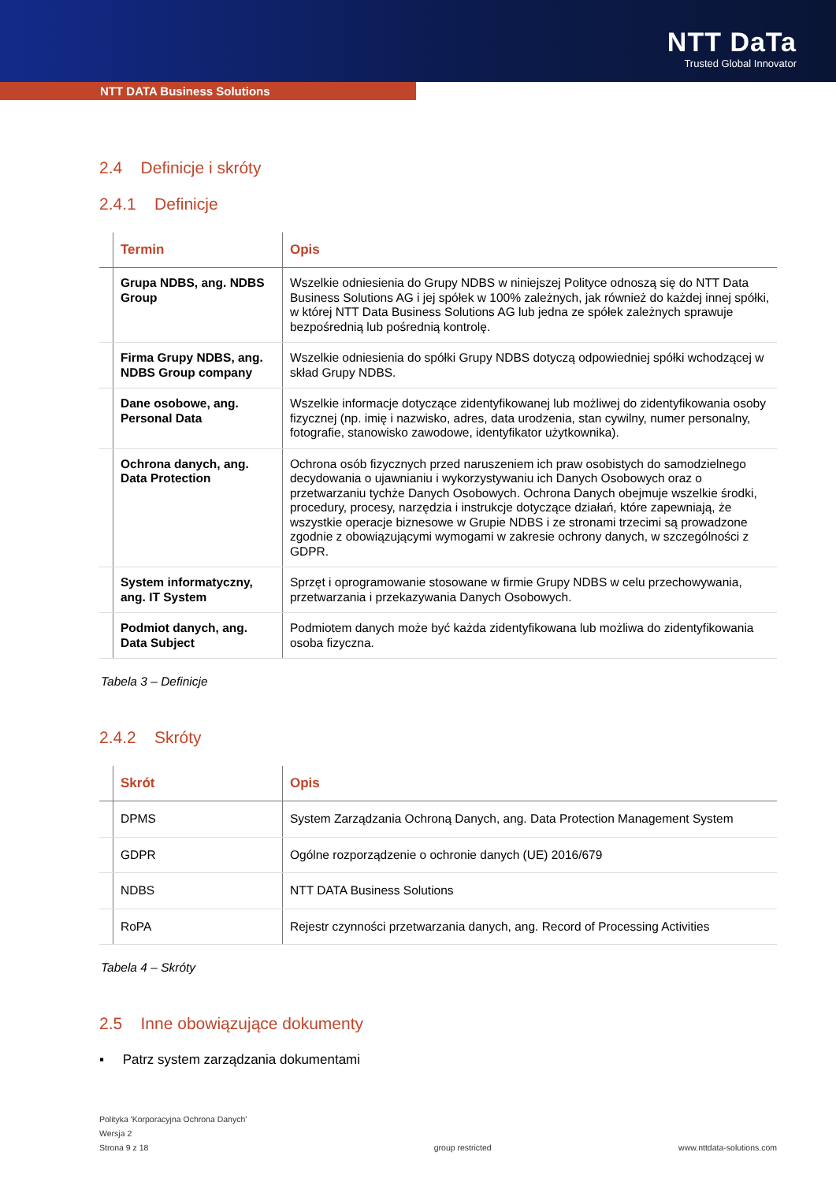NTT DaTa
Trusted Global Innovator
NTT DATA Business Solutions
2.4 Definicje i skróty
2.4.1 Definicje
| | Termin | Opis |
| --- | --- | --- |
| | Grupa NDBS, ang. NDBS Group | Wszelkie odniesienia do Grupy NDBS w niniejszej Polityce odnoszą się do NTT Data Business Solutions AG i jej spółek w 100% zależnych, jak również do każdej innej spółki, w której NTT Data Business Solutions AG lub jedna ze spółek zależnych sprawuje bezpośrednią lub pośrednią kontrolę. |
| | Firma Grupy NDBS, ang. NDBS Group company | Wszelkie odniesienia do spółki Grupy NDBS dotyczą odpowiedniej spółki wchodzącej w skład Grupy NDBS. |
| | Dane osobowe, ang. Personal Data | Wszelkie informacje dotyczące zidentyfikowanej lub możliwej do zidentyfikowania osoby fizycznej (np. imię i nazwisko, adres, data urodzenia, stan cywilny, numer personalny, fotografie, stanowisko zawodowe, identyfikator użytkownika). |
| | Ochrona danych, ang. Data Protection | Ochrona osób fizycznych przed naruszeniem ich praw osobistych do samodzielnego decydowania o ujawnianiu i wykorzystywaniu ich Danych Osobowych oraz o przetwarzaniu tychże Danych Osobowych. Ochrona Danych obejmuje wszelkie środki, procedury, procesy, narzędzia i instrukcje dotyczące działań, które zapewniają, że wszystkie operacje biznesowe w Grupie NDBS i ze stronami trzecimi są prowadzone zgodnie z obowiązującymi wymogami w zakresie ochrony danych, w szczególności z GDPR. |
| | System informatyczny, ang. IT System | Sprzęt i oprogramowanie stosowane w firmie Grupy NDBS w celu przechowywania, przetwarzania i przekazywania Danych Osobowych. |
| | Podmiot danych, ang. Data Subject | Podmiotem danych może być każda zidentyfikowana lub możliwa do zidentyfikowania osoba fizyczna. |
Tabela 3 – Definicje
2.4.2 Skróty
| | Skrót | Opis |
| --- | --- | --- |
| | DPMS | System Zarządzania Ochroną Danych, ang. Data Protection Management System |
| | GDPR | Ogólne rozporządzenie o ochronie danych (UE) 2016/679 |
| | NDBS | NTT DATA Business Solutions |
| | RoPA | Rejestr czynności przetwarzania danych, ang. Record of Processing Activities |
Tabela 4 – Skróty
2.5 Inne obowiązujące dokumenty
▪ Patrz system zarządzania dokumentami
Polityka 'Korporacyjna Ochrona Danych'
Wersja 2
Strona 9 z 18
group restricted
www.nttdata-solutions.com